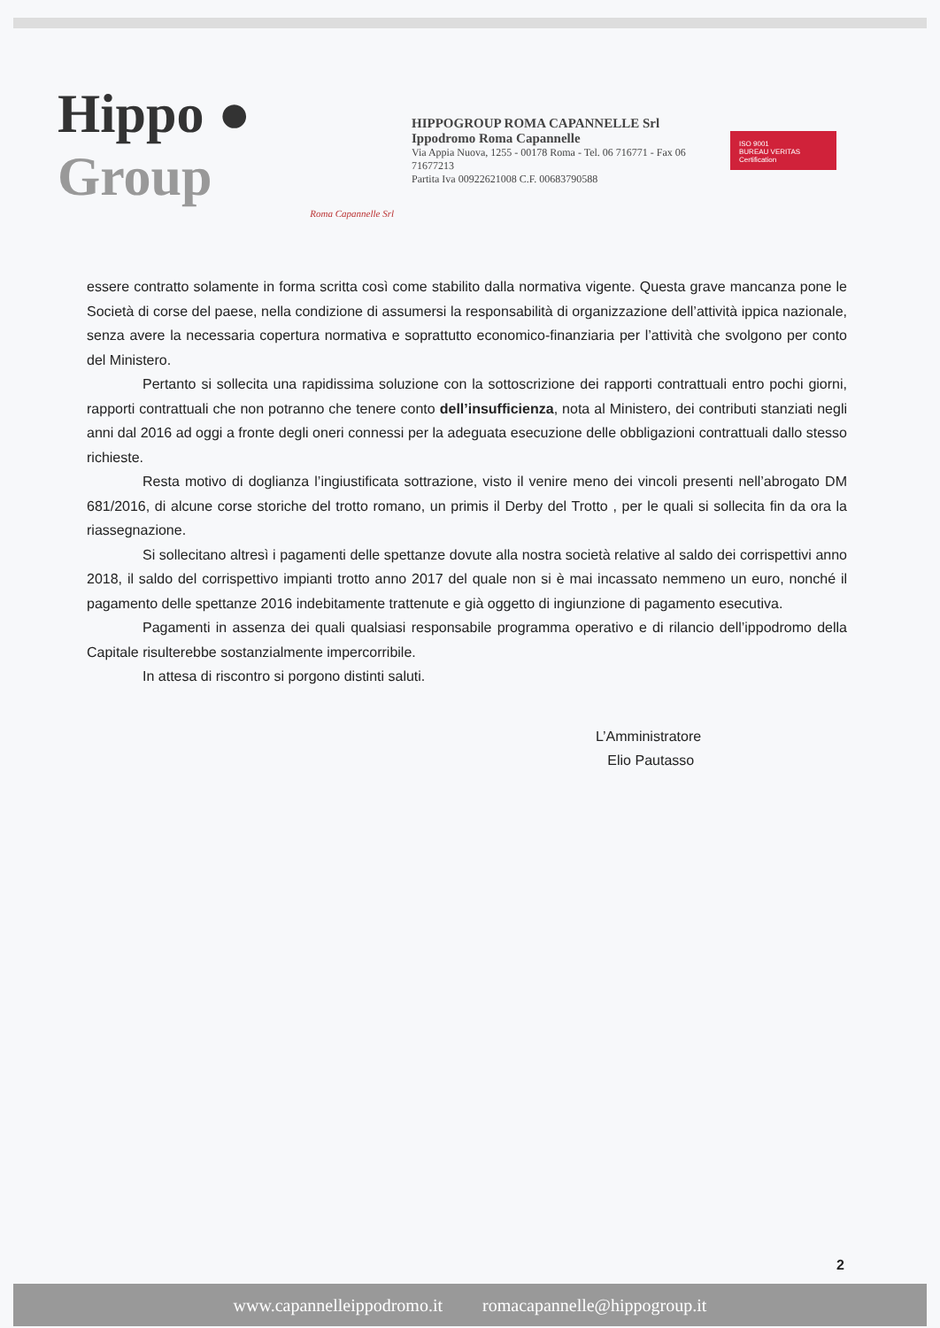Hippo ● Group
Roma Capannelle Srl
HIPPOGROUP ROMA CAPANNELLE Srl
Ippodromo Roma Capannelle
Via Appia Nuova, 1255 - 00178 Roma - Tel. 06 716771 - Fax 06 71677213
Partita Iva 00922621008 C.F. 00683790588
ISO 9001
BUREAU VERITAS Certification
essere contratto solamente in forma scritta così come stabilito dalla normativa vigente. Questa grave mancanza pone le Società di corse del paese, nella condizione di assumersi la responsabilità di organizzazione dell’attività ippica nazionale, senza avere la necessaria copertura normativa e soprattutto economico-finanziaria per l’attività che svolgono per conto del Ministero.
Pertanto si sollecita una rapidissima soluzione con la sottoscrizione dei rapporti contrattuali entro pochi giorni, rapporti contrattuali che non potranno che tenere conto dell’insufficienza, nota al Ministero, dei contributi stanziati negli anni dal 2016 ad oggi a fronte degli oneri connessi per la adeguata esecuzione delle obbligazioni contrattuali dallo stesso richieste.
Resta motivo di doglianza l’ingiustificata sottrazione, visto il venire meno dei vincoli presenti nell’abrogato DM 681/2016, di alcune corse storiche del trotto romano, un primis il Derby del Trotto , per le quali si sollecita fin da ora la riassegnazione.
Si sollecitano altresì i pagamenti delle spettanze dovute alla nostra società relative al saldo dei corrispettivi anno 2018, il saldo del corrispettivo impianti trotto anno 2017 del quale non si è mai incassato nemmeno un euro, nonché il pagamento delle spettanze 2016 indebitamente trattenute e già oggetto di ingiunzione di pagamento esecutiva.
Pagamenti in assenza dei quali qualsiasi responsabile programma operativo e di rilancio dell’ippodromo della Capitale risulterebbe sostanzialmente impercorribile.
In attesa di riscontro si porgono distinti saluti.
L’Amministratore
Elio Pautasso
2
www.capannelleippodromo.it romacapannelle@hippogroup.it